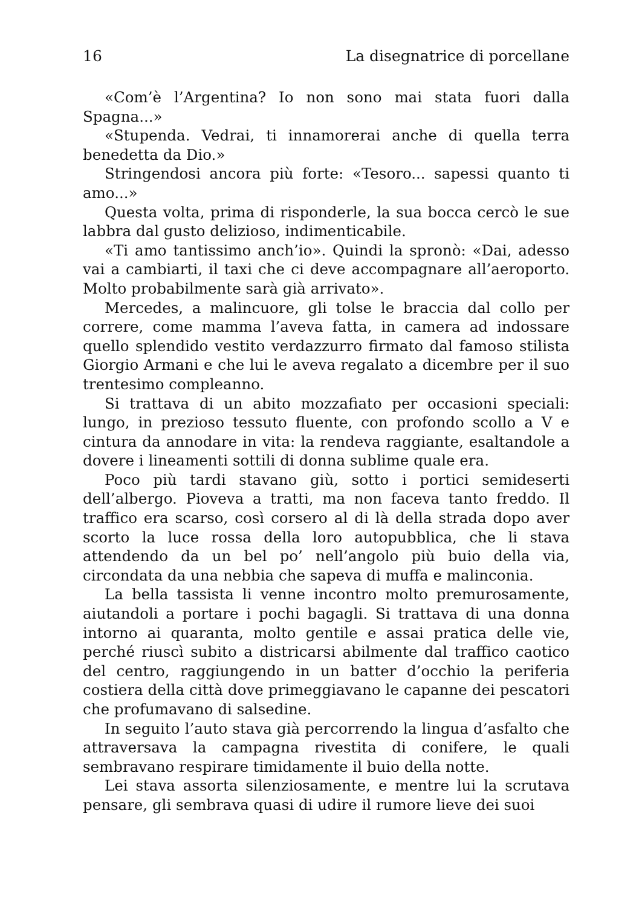16 La disegnatrice di porcellane
«Com’è l’Argentina? Io non sono mai stata fuori dalla Spagna...»
«Stupenda. Vedrai, ti innamorerai anche di quella terra benedetta da Dio.»
Stringendosi ancora più forte: «Tesoro... sapessi quanto ti amo...»
Questa volta, prima di risponderle, la sua bocca cercò le sue labbra dal gusto delizioso, indimenticabile.
«Ti amo tantissimo anch’io». Quindi la spronò: «Dai, adesso vai a cambiarti, il taxi che ci deve accompagnare all’aeroporto. Molto probabilmente sarà già arrivato».
Mercedes, a malincuore, gli tolse le braccia dal collo per correre, come mamma l’aveva fatta, in camera ad indossare quello splendido vestito verdazzurro firmato dal famoso stilista Giorgio Armani e che lui le aveva regalato a dicembre per il suo trentesimo compleanno.
Si trattava di un abito mozzafiato per occasioni speciali: lungo, in prezioso tessuto fluente, con profondo scollo a V e cintura da annodare in vita: la rendeva raggiante, esaltandole a dovere i lineamenti sottili di donna sublime quale era.
Poco più tardi stavano giù, sotto i portici semideserti dell’albergo. Pioveva a tratti, ma non faceva tanto freddo. Il traffico era scarso, così corsero al di là della strada dopo aver scorto la luce rossa della loro autopubblica, che li stava attendendo da un bel po’ nell’angolo più buio della via, circondata da una nebbia che sapeva di muffa e malinconia.
La bella tassista li venne incontro molto premurosamente, aiutandoli a portare i pochi bagagli. Si trattava di una donna intorno ai quaranta, molto gentile e assai pratica delle vie, perché riuscì subito a districarsi abilmente dal traffico caotico del centro, raggiungendo in un batter d’occhio la periferia costiera della città dove primeggiavano le capanne dei pescatori che profumavano di salsedine.
In seguito l’auto stava già percorrendo la lingua d’asfalto che attraversava la campagna rivestita di conifere, le quali sembravano respirare timidamente il buio della notte.
Lei stava assorta silenziosamente, e mentre lui la scrutava pensare, gli sembrava quasi di udire il rumore lieve dei suoi